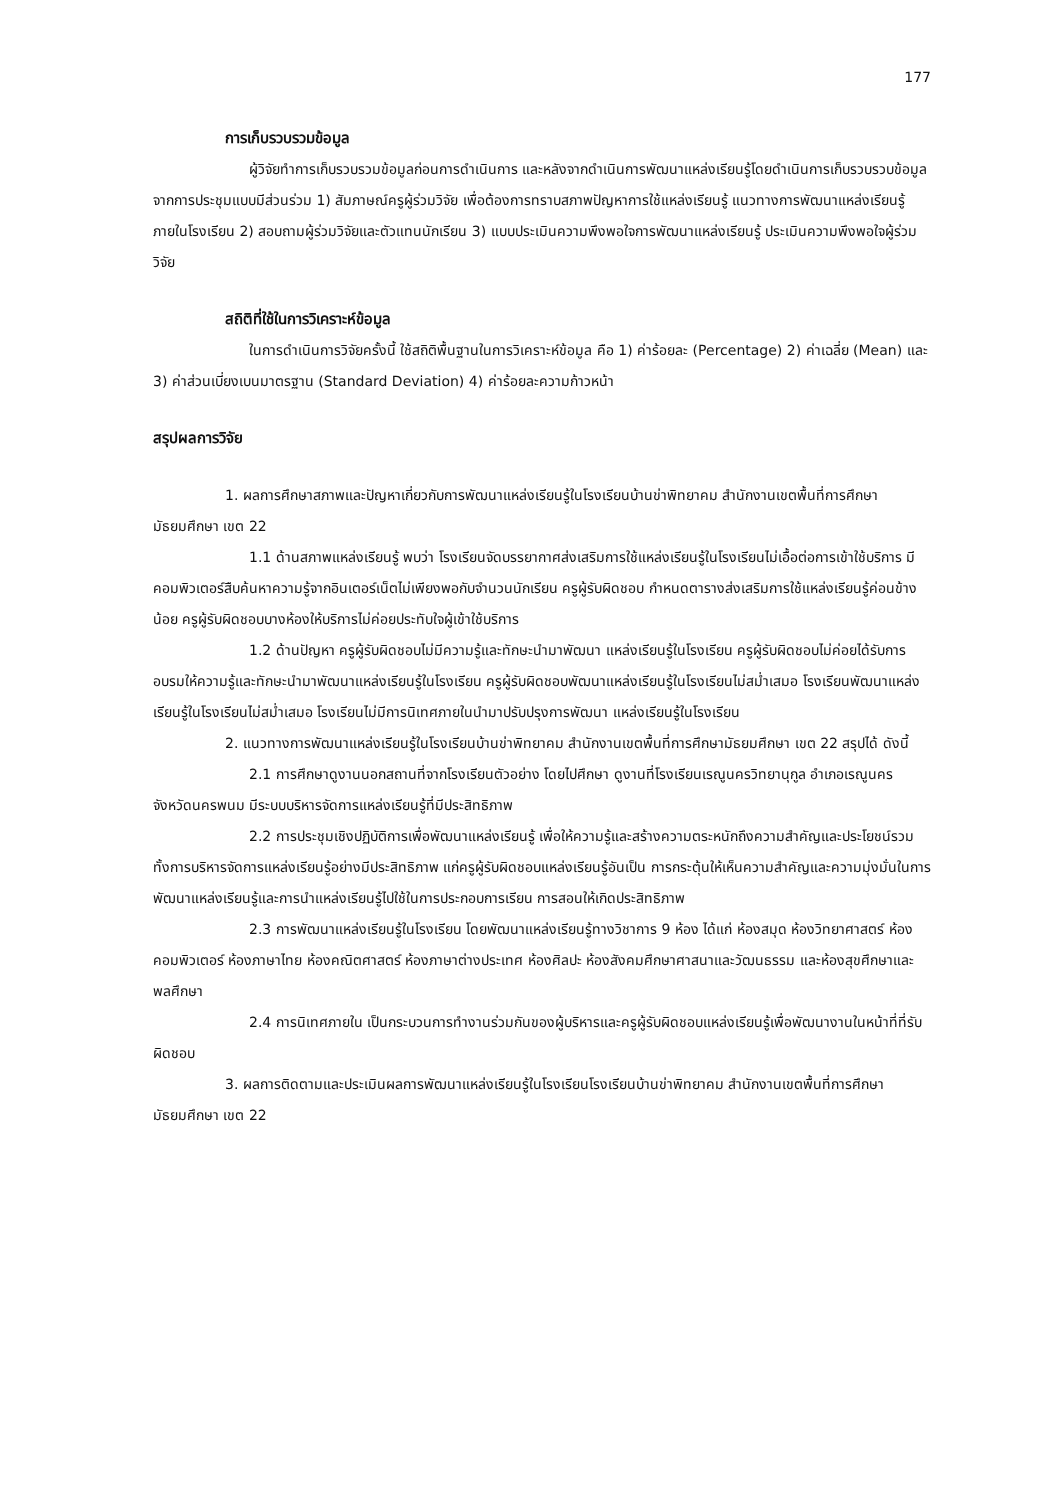177
การเก็บรวบรวมข้อมูล
ผู้วิจัยทำการเก็บรวบรวมข้อมูลก่อนการดำเนินการ และหลังจากดำเนินการพัฒนาแหล่งเรียนรู้โดยดำเนินการเก็บรวบรวบข้อมูลจากการประชุมแบบมีส่วนร่วม 1) สัมภาษณ์ครูผู้ร่วมวิจัย เพื่อต้องการทราบสภาพปัญหาการใช้แหล่งเรียนรู้ แนวทางการพัฒนาแหล่งเรียนรู้ภายในโรงเรียน 2) สอบถามผู้ร่วมวิจัยและตัวแทนนักเรียน 3) แบบประเมินความพึงพอใจการพัฒนาแหล่งเรียนรู้ ประเมินความพึงพอใจผู้ร่วมวิจัย
สถิติที่ใช้ในการวิเคราะห์ข้อมูล
ในการดำเนินการวิจัยครั้งนี้ ใช้สถิติพื้นฐานในการวิเคราะห์ข้อมูล คือ 1) ค่าร้อยละ (Percentage) 2) ค่าเฉลี่ย (Mean) และ 3) ค่าส่วนเบี่ยงเบนมาตรฐาน (Standard Deviation) 4) ค่าร้อยละความก้าวหน้า
สรุปผลการวิจัย
1. ผลการศึกษาสภาพและปัญหาเกี่ยวกับการพัฒนาแหล่งเรียนรู้ในโรงเรียนบ้านข่าพิทยาคม สำนักงานเขตพื้นที่การศึกษามัธยมศึกษา เขต 22
1.1 ด้านสภาพแหล่งเรียนรู้ พบว่า โรงเรียนจัดบรรยากาศส่งเสริมการใช้แหล่งเรียนรู้ในโรงเรียนไม่เอื้อต่อการเข้าใช้บริการ มีคอมพิวเตอร์สืบค้นหาความรู้จากอินเตอร์เน็ตไม่เพียงพอกับจำนวนนักเรียน ครูผู้รับผิดชอบ กำหนดตารางส่งเสริมการใช้แหล่งเรียนรู้ค่อนข้างน้อย ครูผู้รับผิดชอบบางห้องให้บริการไม่ค่อยประทับใจผู้เข้าใช้บริการ
1.2 ด้านปัญหา ครูผู้รับผิดชอบไม่มีความรู้และทักษะนำมาพัฒนา แหล่งเรียนรู้ในโรงเรียน ครูผู้รับผิดชอบไม่ค่อยได้รับการอบรมให้ความรู้และทักษะนำมาพัฒนาแหล่งเรียนรู้ในโรงเรียน ครูผู้รับผิดชอบพัฒนาแหล่งเรียนรู้ในโรงเรียนไม่สม่ำเสมอ โรงเรียนพัฒนาแหล่งเรียนรู้ในโรงเรียนไม่สม่ำเสมอ โรงเรียนไม่มีการนิเทศภายในนำมาปรับปรุงการพัฒนา แหล่งเรียนรู้ในโรงเรียน
2. แนวทางการพัฒนาแหล่งเรียนรู้ในโรงเรียนบ้านข่าพิทยาคม สำนักงานเขตพื้นที่การศึกษามัธยมศึกษา เขต 22 สรุปได้ ดังนี้
2.1 การศึกษาดูงานนอกสถานที่จากโรงเรียนตัวอย่าง โดยไปศึกษา ดูงานที่โรงเรียนเรณูนครวิทยานุกูล อำเภอเรณูนคร จังหวัดนครพนม มีระบบบริหารจัดการแหล่งเรียนรู้ที่มีประสิทธิภาพ
2.2 การประชุมเชิงปฏิบัติการเพื่อพัฒนาแหล่งเรียนรู้ เพื่อให้ความรู้และสร้างความตระหนักถึงความสำคัญและประโยชน์รวมทั้งการบริหารจัดการแหล่งเรียนรู้อย่างมีประสิทธิภาพ แก่ครูผู้รับผิดชอบแหล่งเรียนรู้อันเป็น การกระตุ้นให้เห็นความสำคัญและความมุ่งมั่นในการพัฒนาแหล่งเรียนรู้และการนำแหล่งเรียนรู้ไปใช้ในการประกอบการเรียน การสอนให้เกิดประสิทธิภาพ
2.3 การพัฒนาแหล่งเรียนรู้ในโรงเรียน โดยพัฒนาแหล่งเรียนรู้ทางวิชาการ 9 ห้อง ได้แก่ ห้องสมุด ห้องวิทยาศาสตร์ ห้องคอมพิวเตอร์ ห้องภาษาไทย ห้องคณิตศาสตร์ ห้องภาษาต่างประเทศ ห้องศิลปะ ห้องสังคมศึกษาศาสนาและวัฒนธรรม และห้องสุขศึกษาและพลศึกษา
2.4 การนิเทศภายใน เป็นกระบวนการทำงานร่วมกันของผู้บริหารและครูผู้รับผิดชอบแหล่งเรียนรู้เพื่อพัฒนางานในหน้าที่ที่รับผิดชอบ
3. ผลการติดตามและประเมินผลการพัฒนาแหล่งเรียนรู้ในโรงเรียนโรงเรียนบ้านข่าพิทยาคม สำนักงานเขตพื้นที่การศึกษามัธยมศึกษา เขต 22